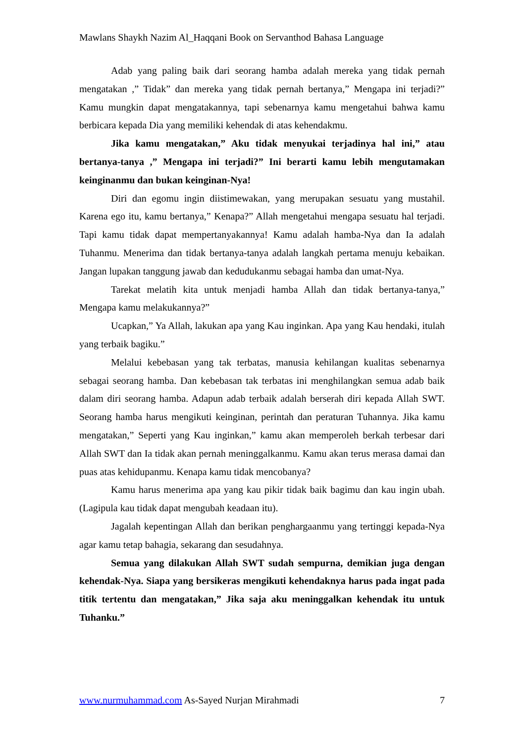Mawlans Shaykh Nazim Al_Haqqani Book on Servanthod Bahasa Language
Adab yang paling baik dari seorang hamba adalah mereka yang tidak pernah mengatakan ,” Tidak” dan mereka yang tidak pernah bertanya,” Mengapa ini terjadi?” Kamu mungkin dapat mengatakannya, tapi sebenarnya kamu mengetahui bahwa kamu berbicara kepada Dia yang memiliki kehendak di atas kehendakmu.
Jika kamu mengatakan,” Aku tidak menyukai terjadinya hal ini,” atau bertanya-tanya ,” Mengapa ini terjadi?” Ini berarti kamu lebih mengutamakan keinginanmu dan bukan keinginan-Nya!
Diri dan egomu ingin diistimewakan, yang merupakan sesuatu yang mustahil. Karena ego itu, kamu bertanya,” Kenapa?” Allah mengetahui mengapa sesuatu hal terjadi. Tapi kamu tidak dapat mempertanyakannya! Kamu adalah hamba-Nya dan Ia adalah Tuhanmu. Menerima dan tidak bertanya-tanya adalah langkah pertama menuju kebaikan. Jangan lupakan tanggung jawab dan kedudukanmu sebagai hamba dan umat-Nya.
Tarekat melatih kita untuk menjadi hamba Allah dan tidak bertanya-tanya,” Mengapa kamu melakukannya?”
Ucapkan,” Ya Allah, lakukan apa yang Kau inginkan. Apa yang Kau hendaki, itulah yang terbaik bagiku.”
Melalui kebebasan yang tak terbatas, manusia kehilangan kualitas sebenarnya sebagai seorang hamba. Dan kebebasan tak terbatas ini menghilangkan semua adab baik dalam diri seorang hamba. Adapun adab terbaik adalah berserah diri kepada Allah SWT. Seorang hamba harus mengikuti keinginan, perintah dan peraturan Tuhannya. Jika kamu mengatakan,” Seperti yang Kau inginkan,” kamu akan memperoleh berkah terbesar dari Allah SWT dan Ia tidak akan pernah meninggalkanmu. Kamu akan terus merasa damai dan puas atas kehidupanmu. Kenapa kamu tidak mencobanya?
Kamu harus menerima apa yang kau pikir tidak baik bagimu dan kau ingin ubah. (Lagipula kau tidak dapat mengubah keadaan itu).
Jagalah kepentingan Allah dan berikan penghargaanmu yang tertinggi kepada-Nya agar kamu tetap bahagia, sekarang dan sesudahnya.
Semua yang dilakukan Allah SWT sudah sempurna, demikian juga dengan kehendak-Nya. Siapa yang bersikeras mengikuti kehendaknya harus pada ingat pada titik tertentu dan mengatakan,” Jika saja aku meninggalkan kehendak itu untuk Tuhanku.”
www.nurmuhammad.com As-Sayed Nurjan Mirahmadi 7